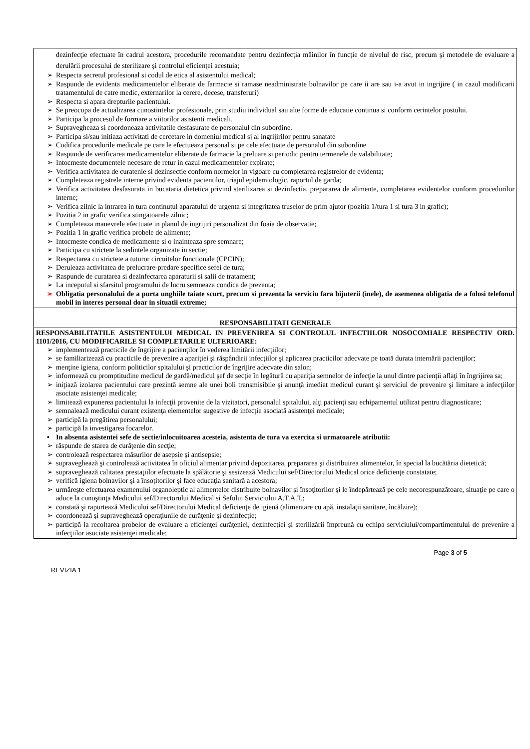| dezinfecţie efectuate în cadrul acestora, procedurile recomandate pentru dezinfecţia mâinilor în funcţie de nivelul de risc, precum şi metodele de evaluare a derulării procesului de sterilizare şi controlul eficienţei acestuia; ➢ Respecta secretul profesional si codul de etica al asistentului medical; ➢ Raspunde de evidenta medicamentelor eliberate de farmacie si ramase neadministrate bolnavilor pe care ii are sau i-a avut in ingrijire ( in cazul modificarii tratamentului de catre medic, externarilor la cerere, decese, transferuri) ➢ Respecta si apara drepturile pacientului. ➢ Se preocupa de actualizarea cunostintelor profesionale, prin studiu individual sau alte forme de educatie continua si conform cerintelor postului. ➢ Participa la procesul de formare a viitorilor asistenti medicali. ➢ Supravegheaza si coordoneaza activitatile desfasurate de personalul din subordine. ➢ Participa si/sau initiaza activitati de cercetare in domeniul medical sj al ingrijirilor pentru sanatate ➢ Codifica procedurile medicale pe care le efectueaza personal si pe cele efectuate de personalul din subordine ➢ Raspunde de verificarea medicamentelor eliberate de farmacie la preluare si periodic pentru termenele de valabilitate; ➢ Intocmeste documentele necesare de retur in cazul medicamentelor expirate; ➢ Verifica activitatea de curatenie si dezinsectie conform normelor in vigoare cu completarea registrelor de evidenta; ➢ Completeaza registrele interne privind evidenta pacientilor, triajul epidemiologic, raportul de garda; ➢ Verifica activitatea desfasurata in bucataria dietetica privind sterilizarea si dezinfectia, prepararea de alimente, completarea evidentelor conform procedurilor interne; ➢ Verifica zilnic la intrarea in tura continutul aparatului de urgenta si integritatea truselor de prim ajutor (pozitia 1/tura 1 si tura 3 in grafic); ➢ Pozitia 2 in grafic verifica stingatoarele zilnic; ➢ Completeaza manevrele efectuate in planul de ingrijiri personalizat din foaia de observatie; ➢ Pozitia 1 in grafic verifica probele de alimente; ➢ Intocmeste condica de medicamente si o inainteaza spre semnare; ➢ Participa cu strictete la sedintele organizate in sectie; ➢ Respectarea cu strictete a tuturor circuitelor functionale (CPCIN); ➢ Deruleaza activitatea de prelucrare-predare specifice sefei de tura; ➢ Raspunde de curatarea si dezinfectarea aparaturii si salii de tratament; ➢ La inceputul si sfarsitul programului de lucru semneaza condica de prezenta; ➢ Obligatia personalului de a purta unghiile taiate scurt, precum si prezenta la serviciu fara bijuterii (inele), de asemenea obligatia de a folosi telefonul mobil in interes personal doar in situatii extreme; |
| RESPONSABILITATI GENERALE |
| RESPONSABILITATILE ASISTENTULUI MEDICAL IN PREVENIREA SI CONTROLUL INFECTIILOR NOSOCOMIALE RESPECTIV ORD. 1101/2016, CU MODIFICARILE SI COMPLETARILE ULTERIOARE: ➢ implementează practicile de îngrijire a pacienţilor în vederea limitării infecţiilor; ➢ se familiarizează cu practicile de prevenire a apariţiei şi răspândirii infecţiilor şi aplicarea practicilor adecvate pe toată durata internării pacienţilor; ➢ menţine igiena, conform politicilor spitalului şi practicilor de îngrijire adecvate din salon; ➢ informează cu promptitudine medicul de gardă/medicul şef de secţie în legătură cu apariţia semnelor de infecţie la unul dintre pacienţii aflaţi în îngrijirea sa; ➢ iniţiază izolarea pacientului care prezintă semne ale unei boli transmisibile şi anunţă imediat medicul curant şi serviciul de prevenire şi limitare a infecţiilor asociate asistenţei medicale; ➢ limitează expunerea pacientului la infecţii provenite de la vizitatori, personalul spitalului, alţi pacienţi sau echipamentul utilizat pentru diagnosticare; ➢ semnalează medicului curant existenţa elementelor sugestive de infecţie asociată asistenţei medicale; ➢ participă la pregătirea personalului; ➢ participă la investigarea focarelor. • In absenta asistentei sefe de sectie/inlocuitoarea acesteia, asistenta de tura va exercita si urmatoarele atributii: ➢ răspunde de starea de curăţenie din secţie; ➢ controlează respectarea măsurilor de asepsie şi antisepsie; ➢ supraveghează şi controlează activitatea în oficiul alimentar privind depozitarea, prepararea şi distribuirea alimentelor, în special la bucătăria dietetică; ➢ supraveghează calitatea prestaţiilor efectuate la spălătorie şi sesizează Medicului sef/Directorului Medical orice deficienţe constatate; ➢ verifică igiena bolnavilor şi a însoţitorilor şi face educaţia sanitară a acestora; ➢ urmăreşte efectuarea examenului organoleptic al alimentelor distribuite bolnavilor şi însoţitorilor şi le îndepărtează pe cele necorespunzătoare, situaţie pe care o aduce la cunoştinţa Medicului sef/Directorului Medical si Sefului Serviciului A.T.A.T.; ➢ constată şi raportează Medicului sef/Directorului Medical deficienţe de igienă (alimentare cu apă, instalaţii sanitare, încălzire); ➢ coordonează şi supraveghează operaţiunile de curăţenie şi dezinfecţie; ➢ participă la recoltarea probelor de evaluare a eficienţei curăţeniei, dezinfecţiei şi sterilizării împreună cu echipa serviciului/compartimentului de prevenire a infecţiilor asociate asistenţei medicale; |
Page 3 of 5
REVIZIA 1